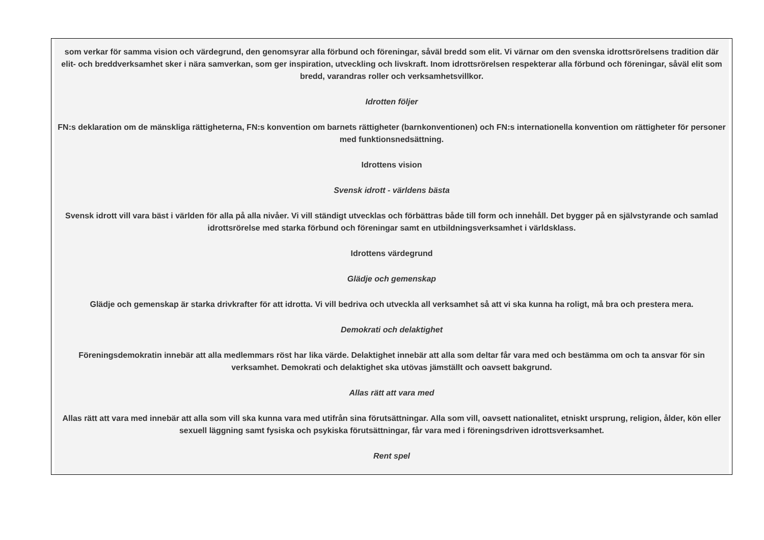som verkar för samma vision och värdegrund, den genomsyrar alla förbund och föreningar, såväl bredd som elit. Vi värnar om den svenska idrottsrörelsens tradition där elit- och breddverksamhet sker i nära samverkan, som ger inspiration, utveckling och livskraft. Inom idrottsrörelsen respekterar alla förbund och föreningar, såväl elit som bredd, varandras roller och verksamhetsvillkor.
Idrotten följer
FN:s deklaration om de mänskliga rättigheterna, FN:s konvention om barnets rättigheter (barnkonventionen) och FN:s internationella konvention om rättigheter för personer med funktionsnedsättning.
Idrottens vision
Svensk idrott - världens bästa
Svensk idrott vill vara bäst i världen för alla på alla nivåer. Vi vill ständigt utvecklas och förbättras både till form och innehåll. Det bygger på en självstyrande och samlad idrottsrörelse med starka förbund och föreningar samt en utbildningsverksamhet i världsklass.
Idrottens värdegrund
Glädje och gemenskap
Glädje och gemenskap är starka drivkrafter för att idrotta. Vi vill bedriva och utveckla all verksamhet så att vi ska kunna ha roligt, må bra och prestera mera.
Demokrati och delaktighet
Föreningsdemokratin innebär att alla medlemmars röst har lika värde. Delaktighet innebär att alla som deltar får vara med och bestämma om och ta ansvar för sin verksamhet. Demokrati och delaktighet ska utövas jämställt och oavsett bakgrund.
Allas rätt att vara med
Allas rätt att vara med innebär att alla som vill ska kunna vara med utifrån sina förutsättningar. Alla som vill, oavsett nationalitet, etniskt ursprung, religion, ålder, kön eller sexuell läggning samt fysiska och psykiska förutsättningar, får vara med i föreningsdriven idrottsverksamhet.
Rent spel